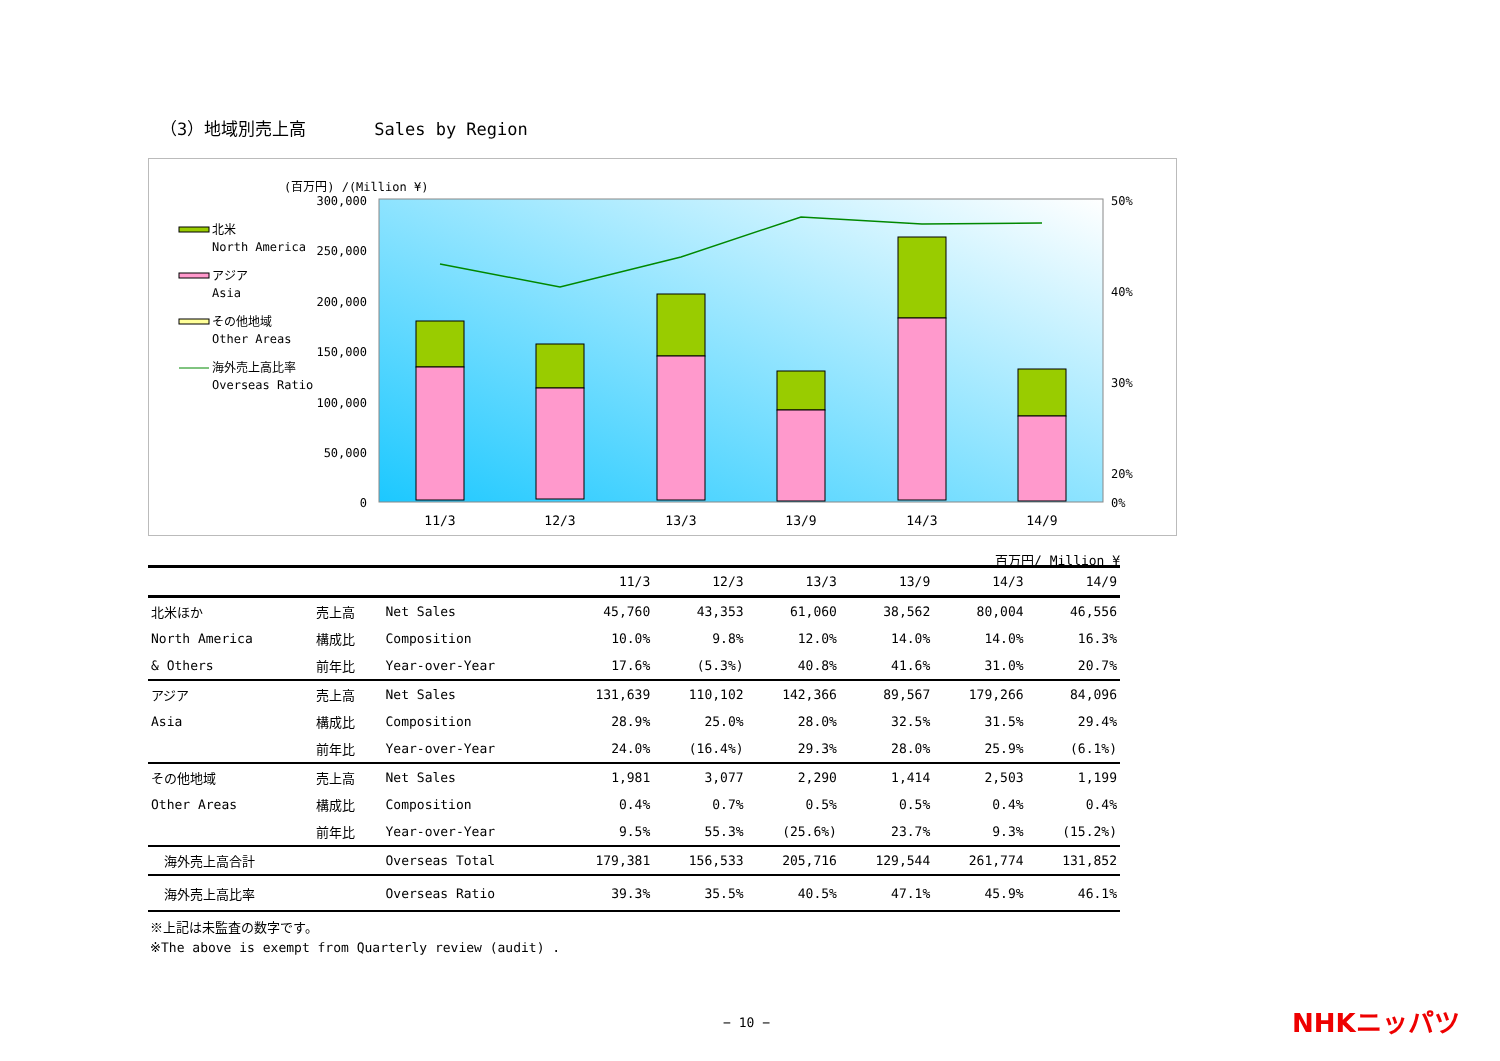（3）地域別売上高　　　　Sales by Region
(百万円) /(Million ¥)
300,000
250,000
200,000
150,000
100,000
50,000
0
50%
40%
30%
20%
0%
11/3
12/3
13/3
13/9
14/3
14/9
北米
North America
アジア
Asia
その他地域
Other Areas
海外売上高比率
Overseas Ratio
百万円/ Million ¥
| | | | 11/3 | 12/3 | 13/3 | 13/9 | 14/3 | 14/9 |
| --- | --- | --- | --- | --- | --- | --- | --- | --- |
| 北米ほか | 売上高 | Net Sales | 45,760 | 43,353 | 61,060 | 38,562 | 80,004 | 46,556 |
| North America | 構成比 | Composition | 10.0% | 9.8% | 12.0% | 14.0% | 14.0% | 16.3% |
| & Others | 前年比 | Year-over-Year | 17.6% | (5.3%) | 40.8% | 41.6% | 31.0% | 20.7% |
| アジア | 売上高 | Net Sales | 131,639 | 110,102 | 142,366 | 89,567 | 179,266 | 84,096 |
| Asia | 構成比 | Composition | 28.9% | 25.0% | 28.0% | 32.5% | 31.5% | 29.4% |
| | 前年比 | Year-over-Year | 24.0% | (16.4%) | 29.3% | 28.0% | 25.9% | (6.1%) |
| その他地域 | 売上高 | Net Sales | 1,981 | 3,077 | 2,290 | 1,414 | 2,503 | 1,199 |
| Other Areas | 構成比 | Composition | 0.4% | 0.7% | 0.5% | 0.5% | 0.4% | 0.4% |
| | 前年比 | Year-over-Year | 9.5% | 55.3% | (25.6%) | 23.7% | 9.3% | (15.2%) |
| 海外売上高合計 | | Overseas Total | 179,381 | 156,533 | 205,716 | 129,544 | 261,774 | 131,852 |
| 海外売上高比率 | | Overseas Ratio | 39.3% | 35.5% | 40.5% | 47.1% | 45.9% | 46.1% |
※上記は未監査の数字です。
※The above is exempt from Quarterly review (audit) .
− 10 − NHKニッパツ